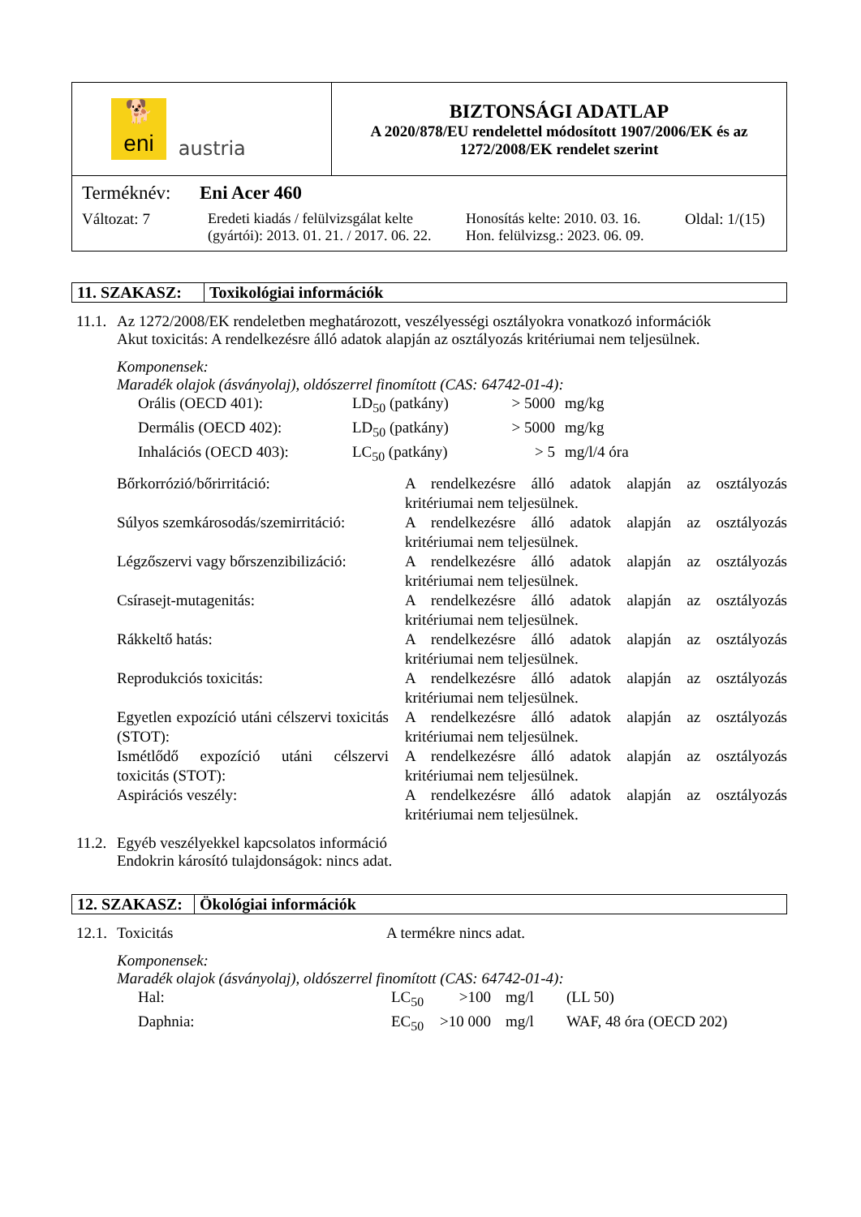| 🐕 eni austria | BIZTONSÁGI ADATLAP A 2020/878/EU rendelettel módosított 1907/2006/EK és az 1272/2008/EK rendelet szerint |
| Terméknév: Eni Acer 460 Változat: 7 Eredeti kiadás / felülvizsgálat kelte (gyártói): 2013. 01. 21. / 2017. 06. 22. Honosítás kelte: 2010. 03. 16. Hon. felülvizsg.: 2023. 06. 09. Oldal: 1/(15) | |
| 11. SZAKASZ: | Toxikológiai információk |
11.1.
Az 1272/2008/EK rendeletben meghatározott, veszélyességi osztályokra vonatkozó információk
Akut toxicitás: A rendelkezésre álló adatok alapján az osztályozás kritériumai nem teljesülnek.
Komponensek:
Maradék olajok (ásványolaj), oldószerrel finomított (CAS: 64742-01-4):
| Orális (OECD 401): | LD<sub>50</sub> (patkány) | > 5000 | mg/kg |
| Dermális (OECD 402): | LD<sub>50</sub> (patkány) | > 5000 | mg/kg |
| Inhalációs (OECD 403): | LC<sub>50</sub> (patkány) | > 5 | mg/l/4 óra |
| Bőrkorrózió/bőrirritáció: | A rendelkezésre álló adatok alapján az osztályozás kritériumai nem teljesülnek. |
| Súlyos szemkárosodás/szemirritáció: | A rendelkezésre álló adatok alapján az osztályozás kritériumai nem teljesülnek. |
| Légzőszervi vagy bőrszenzibilizáció: | A rendelkezésre álló adatok alapján az osztályozás kritériumai nem teljesülnek. |
| Csírasejt-mutagenitás: | A rendelkezésre álló adatok alapján az osztályozás kritériumai nem teljesülnek. |
| Rákkeltő hatás: | A rendelkezésre álló adatok alapján az osztályozás kritériumai nem teljesülnek. |
| Reprodukciós toxicitás: | A rendelkezésre álló adatok alapján az osztályozás kritériumai nem teljesülnek. |
| Egyetlen expozíció utáni célszervi toxicitás (STOT): | A rendelkezésre álló adatok alapján az osztályozás kritériumai nem teljesülnek. |
| Ismétlődő expozíció utáni célszervi toxicitás (STOT): | A rendelkezésre álló adatok alapján az osztályozás kritériumai nem teljesülnek. |
| Aspirációs veszély: | A rendelkezésre álló adatok alapján az osztályozás kritériumai nem teljesülnek. |
11.2.
Egyéb veszélyekkel kapcsolatos információ
Endokrin károsító tulajdonságok: nincs adat.
| 12. SZAKASZ: | Ökológiai információk |
12.1.
Toxicitás A termékre nincs adat.
Komponensek:
Maradék olajok (ásványolaj), oldószerrel finomított (CAS: 64742-01-4):
| Hal: | LC<sub>50</sub> | >100 | mg/l | (LL 50) |
| Daphnia: | EC<sub>50</sub> | >10 000 | mg/l | WAF, 48 óra (OECD 202) |